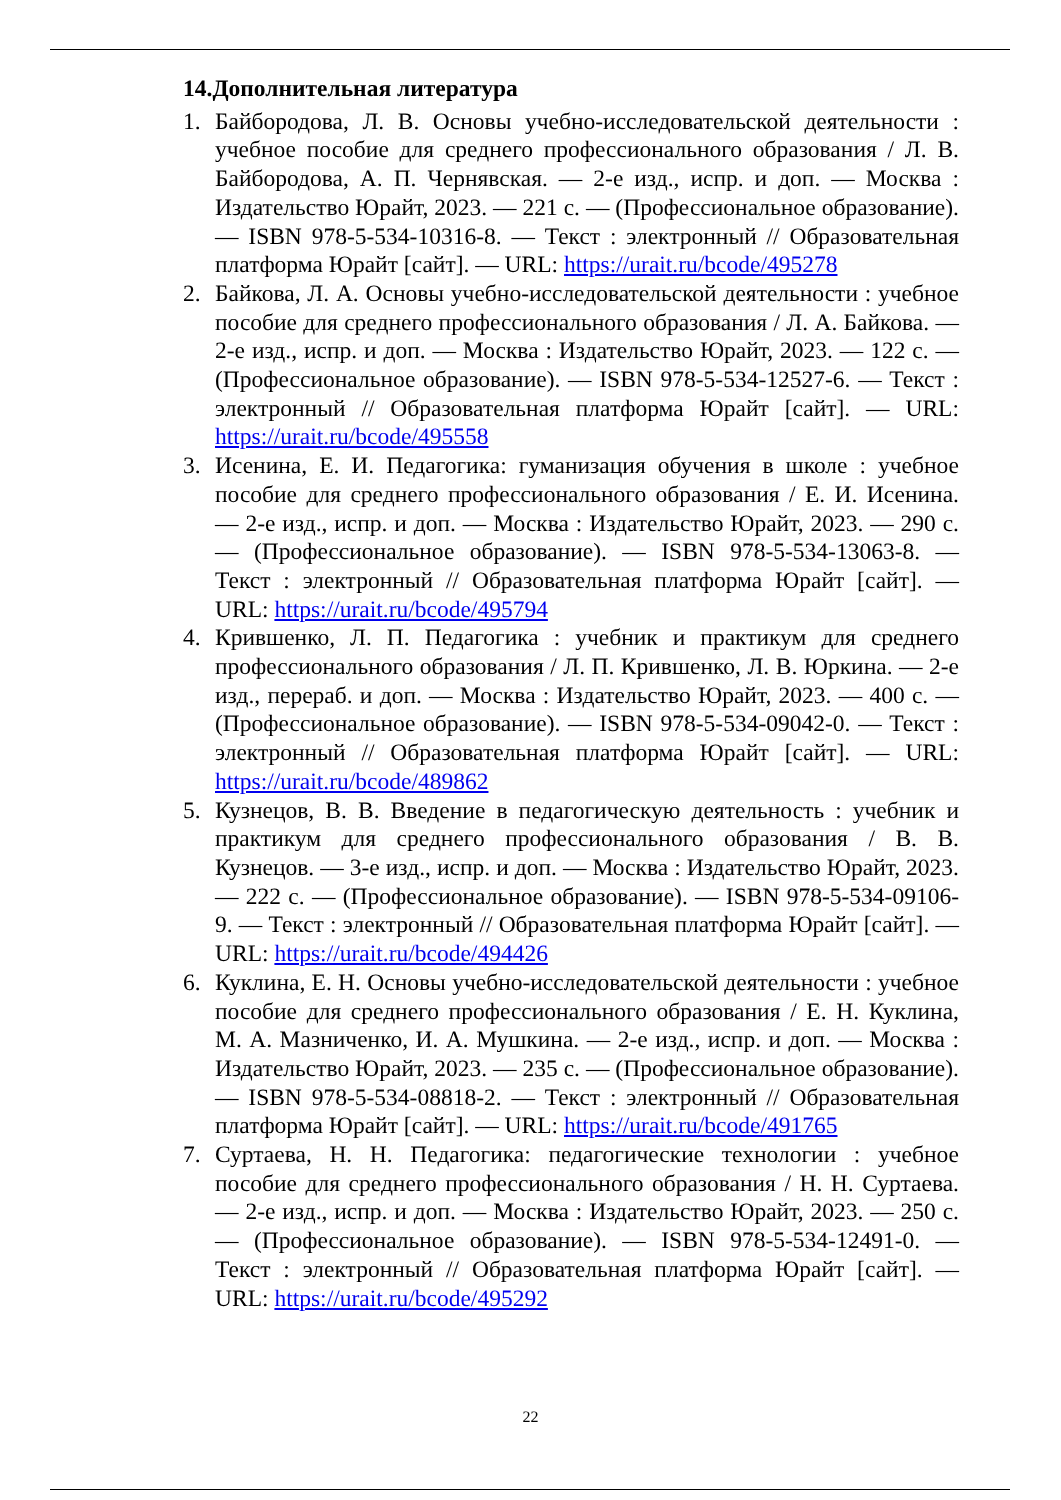14.Дополнительная литература
1. Байбородова, Л. В. Основы учебно-исследовательской деятельности : учебное пособие для среднего профессионального образования / Л. В. Байбородова, А. П. Чернявская. — 2-е изд., испр. и доп. — Москва : Издательство Юрайт, 2023. — 221 с. — (Профессиональное образование). — ISBN 978-5-534-10316-8. — Текст : электронный // Образовательная платформа Юрайт [сайт]. — URL: https://urait.ru/bcode/495278
2. Байкова, Л. А. Основы учебно-исследовательской деятельности : учебное пособие для среднего профессионального образования / Л. А. Байкова. — 2-е изд., испр. и доп. — Москва : Издательство Юрайт, 2023. — 122 с. — (Профессиональное образование). — ISBN 978-5-534-12527-6. — Текст : электронный // Образовательная платформа Юрайт [сайт]. — URL: https://urait.ru/bcode/495558
3. Исенина, Е. И. Педагогика: гуманизация обучения в школе : учебное пособие для среднего профессионального образования / Е. И. Исенина. — 2-е изд., испр. и доп. — Москва : Издательство Юрайт, 2023. — 290 с. — (Профессиональное образование). — ISBN 978-5-534-13063-8. — Текст : электронный // Образовательная платформа Юрайт [сайт]. — URL: https://urait.ru/bcode/495794
4. Крившенко, Л. П. Педагогика : учебник и практикум для среднего профессионального образования / Л. П. Крившенко, Л. В. Юркина. — 2-е изд., перераб. и доп. — Москва : Издательство Юрайт, 2023. — 400 с. — (Профессиональное образование). — ISBN 978-5-534-09042-0. — Текст : электронный // Образовательная платформа Юрайт [сайт]. — URL: https://urait.ru/bcode/489862
5. Кузнецов, В. В. Введение в педагогическую деятельность : учебник и практикум для среднего профессионального образования / В. В. Кузнецов. — 3-е изд., испр. и доп. — Москва : Издательство Юрайт, 2023. — 222 с. — (Профессиональное образование). — ISBN 978-5-534-09106-9. — Текст : электронный // Образовательная платформа Юрайт [сайт]. — URL: https://urait.ru/bcode/494426
6. Куклина, Е. Н. Основы учебно-исследовательской деятельности : учебное пособие для среднего профессионального образования / Е. Н. Куклина, М. А. Мазниченко, И. А. Мушкина. — 2-е изд., испр. и доп. — Москва : Издательство Юрайт, 2023. — 235 с. — (Профессиональное образование). — ISBN 978-5-534-08818-2. — Текст : электронный // Образовательная платформа Юрайт [сайт]. — URL: https://urait.ru/bcode/491765
7. Суртаева, Н. Н. Педагогика: педагогические технологии : учебное пособие для среднего профессионального образования / Н. Н. Суртаева. — 2-е изд., испр. и доп. — Москва : Издательство Юрайт, 2023. — 250 с. — (Профессиональное образование). — ISBN 978-5-534-12491-0. — Текст : электронный // Образовательная платформа Юрайт [сайт]. — URL: https://urait.ru/bcode/495292
22